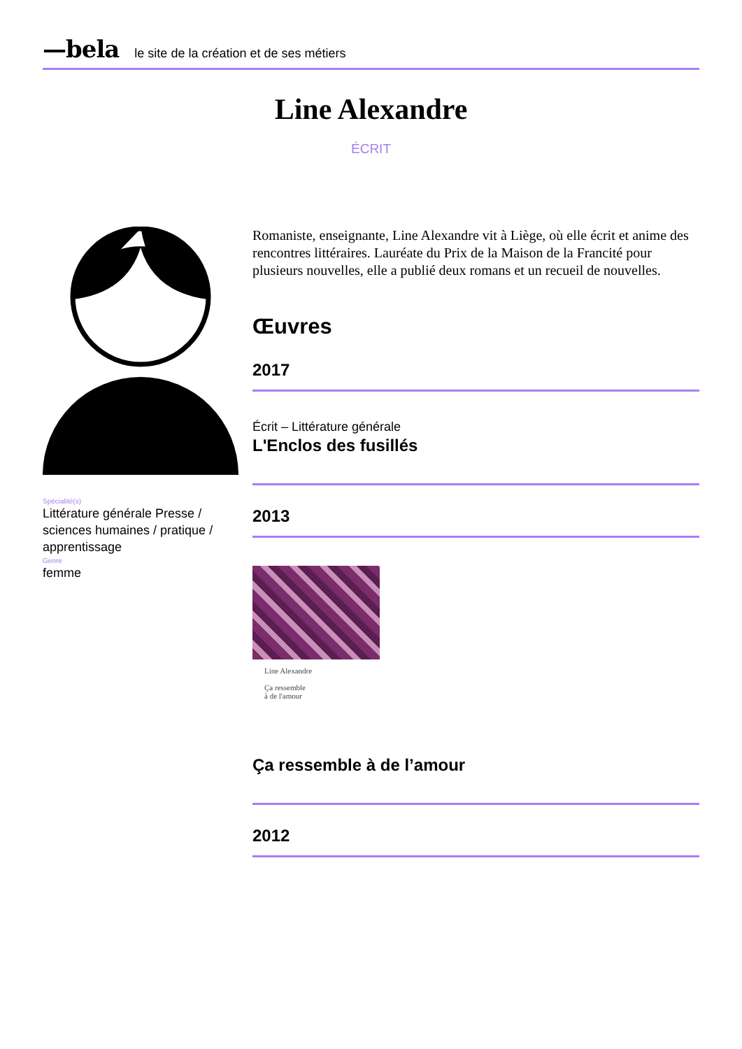—bela le site de la création et de ses métiers
Line Alexandre
ÉCRIT
Spécialité(s)
Littérature générale Presse / sciences humaines / pratique / apprentissage
Genre
femme
Romaniste, enseignante, Line Alexandre vit à Liège, où elle écrit et anime des rencontres littéraires. Lauréate du Prix de la Maison de la Francité pour plusieurs nouvelles, elle a publié deux romans et un recueil de nouvelles.
Œuvres
2017
Écrit – Littérature générale
L'Enclos des fusillés
2013
Line Alexandre
Ça ressemble
à de l'amour
Ça ressemble à de l’amour
2012